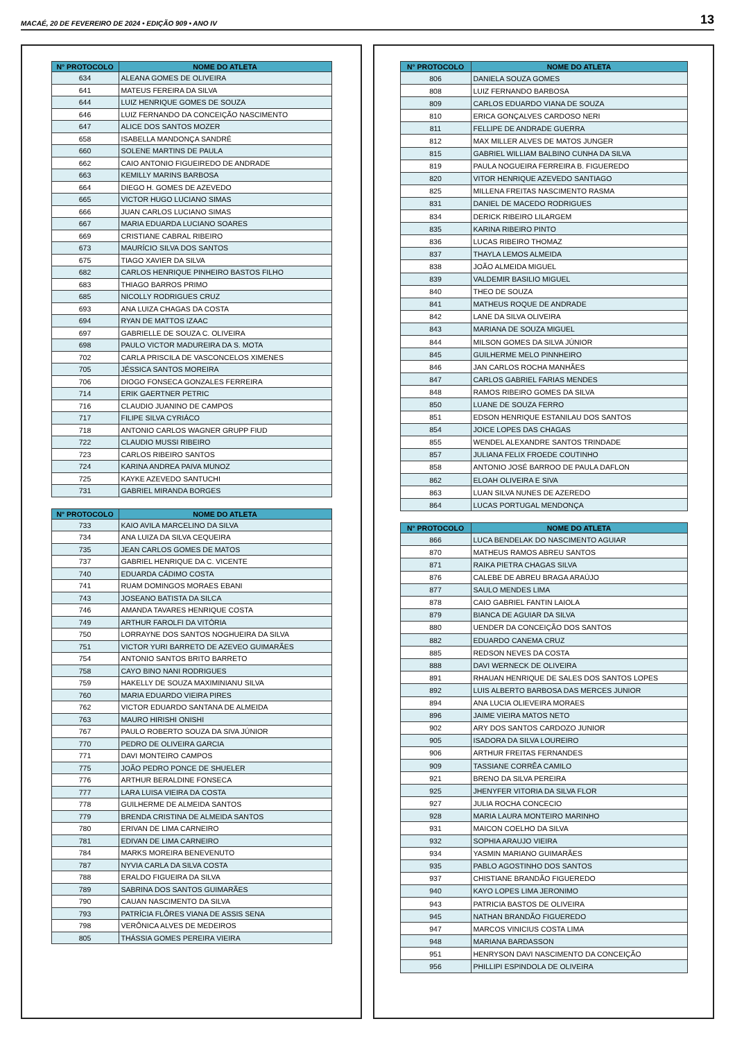MACAÉ, 20 DE FEVEREIRO DE 2024 • EDIÇÃO 909 • ANO IV 13
| N° PROTOCOLO | NOME DO ATLETA |
| --- | --- |
| 634 | ALEANA GOMES DE OLIVEIRA |
| 641 | MATEUS FEREIRA DA SILVA |
| 644 | LUIZ HENRIQUE GOMES DE SOUZA |
| 646 | LUIZ FERNANDO DA CONCEIÇÃO NASCIMENTO |
| 647 | ALICE DOS SANTOS MOZER |
| 658 | ISABELLA MANDONÇA SANDRÉ |
| 660 | SOLENE MARTINS DE PAULA |
| 662 | CAIO ANTONIO FIGUEIREDO DE ANDRADE |
| 663 | KEMILLY MARINS BARBOSA |
| 664 | DIEGO H. GOMES DE AZEVEDO |
| 665 | VICTOR HUGO LUCIANO SIMAS |
| 666 | JUAN CARLOS LUCIANO SIMAS |
| 667 | MARIA EDUARDA LUCIANO SOARES |
| 669 | CRISTIANE CABRAL RIBEIRO |
| 673 | MAURÍCIO SILVA DOS SANTOS |
| 675 | TIAGO XAVIER DA SILVA |
| 682 | CARLOS HENRIQUE PINHEIRO BASTOS FILHO |
| 683 | THIAGO BARROS PRIMO |
| 685 | NICOLLY RODRIGUES CRUZ |
| 693 | ANA LUIZA CHAGAS DA COSTA |
| 694 | RYAN DE MATTOS IZAAC |
| 697 | GABRIELLE DE SOUZA C. OLIVEIRA |
| 698 | PAULO VICTOR MADUREIRA DA S. MOTA |
| 702 | CARLA PRISCILA DE VASCONCELOS XIMENES |
| 705 | JÉSSICA SANTOS MOREIRA |
| 706 | DIOGO FONSECA GONZALES FERREIRA |
| 714 | ERIK GAERTNER PETRIC |
| 716 | CLAUDIO JUANINO DE CAMPOS |
| 717 | FILIPE SILVA CYRIÁCO |
| 718 | ANTONIO CARLOS WAGNER GRUPP FIUD |
| 722 | CLAUDIO MUSSI RIBEIRO |
| 723 | CARLOS RIBEIRO SANTOS |
| 724 | KARINA ANDREA PAIVA MUNOZ |
| 725 | KAYKE AZEVEDO SANTUCHI |
| 731 | GABRIEL MIRANDA BORGES |
| N° PROTOCOLO | NOME DO ATLETA |
| --- | --- |
| 733 | KAIO AVILA MARCELINO DA SILVA |
| 734 | ANA LUIZA DA SILVA CEQUEIRA |
| 735 | JEAN CARLOS GOMES DE MATOS |
| 737 | GABRIEL HENRIQUE DA C. VICENTE |
| 740 | EDUARDA CÁDIMO COSTA |
| 741 | RUAM DOMINGOS MORAES EBANI |
| 743 | JOSEANO BATISTA DA SILCA |
| 746 | AMANDA TAVARES HENRIQUE COSTA |
| 749 | ARTHUR FAROLFI DA VITÓRIA |
| 750 | LORRAYNE DOS SANTOS NOGHUEIRA DA SILVA |
| 751 | VICTOR YURI BARRETO DE AZEVEO GUIMARÃES |
| 754 | ANTONIO SANTOS BRITO BARRETO |
| 758 | CAYO BINO NANI RODRIGUES |
| 759 | HAKELLY DE SOUZA MAXIMINIANU SILVA |
| 760 | MARIA EDUARDO VIEIRA PIRES |
| 762 | VICTOR EDUARDO SANTANA DE ALMEIDA |
| 763 | MAURO HIRISHI ONISHI |
| 767 | PAULO ROBERTO SOUZA DA SIVA JÚNIOR |
| 770 | PEDRO DE OLIVEIRA GARCIA |
| 771 | DAVI MONTEIRO CAMPOS |
| 775 | JOÃO PEDRO PONCE DE SHUELER |
| 776 | ARTHUR BERALDINE FONSECA |
| 777 | LARA LUISA VIEIRA DA COSTA |
| 778 | GUILHERME DE ALMEIDA SANTOS |
| 779 | BRENDA CRISTINA DE ALMEIDA SANTOS |
| 780 | ERIVAN DE LIMA CARNEIRO |
| 781 | EDIVAN DE LIMA CARNEIRO |
| 784 | MARKS MOREIRA BENEVENUTO |
| 787 | NYVIA CARLA DA SILVA COSTA |
| 788 | ERALDO FIGUEIRA DA SILVA |
| 789 | SABRINA DOS SANTOS GUIMARÃES |
| 790 | CAUAN NASCIMENTO DA SILVA |
| 793 | PATRÍCIA FLÔRES VIANA DE ASSIS SENA |
| 798 | VERÔNICA ALVES DE MEDEIROS |
| 805 | THÁSSIA GOMES PEREIRA VIEIRA |
| N° PROTOCOLO | NOME DO ATLETA |
| --- | --- |
| 806 | DANIELA SOUZA GOMES |
| 808 | LUIZ FERNANDO BARBOSA |
| 809 | CARLOS EDUARDO VIANA DE SOUZA |
| 810 | ERICA GONÇALVES CARDOSO NERI |
| 811 | FELLIPE DE ANDRADE GUERRA |
| 812 | MAX MILLER ALVES DE MATOS JUNGER |
| 815 | GABRIEL WILLIAM BALBINO CUNHA DA SILVA |
| 819 | PAULA NOGUEIRA FERREIRA B. FIGUEREDO |
| 820 | VITOR HENRIQUE AZEVEDO SANTIAGO |
| 825 | MILLENA FREITAS NASCIMENTO RASMA |
| 831 | DANIEL DE MACEDO RODRIGUES |
| 834 | DERICK RIBEIRO LILARGEM |
| 835 | KARINA RIBEIRO PINTO |
| 836 | LUCAS RIBEIRO THOMAZ |
| 837 | THAYLA LEMOS ALMEIDA |
| 838 | JOÃO ALMEIDA MIGUEL |
| 839 | VALDEMIR BASILIO MIGUEL |
| 840 | THEO DE SOUZA |
| 841 | MATHEUS ROQUE DE ANDRADE |
| 842 | LANE DA SILVA OLIVEIRA |
| 843 | MARIANA DE SOUZA MIGUEL |
| 844 | MILSON GOMES DA SILVA JÚNIOR |
| 845 | GUILHERME MELO PINNHEIRO |
| 846 | JAN CARLOS ROCHA MANHÃES |
| 847 | CARLOS GABRIEL FARIAS MENDES |
| 848 | RAMOS RIBEIRO GOMES DA SILVA |
| 850 | LUANE DE SOUZA FERRO |
| 851 | EDSON HENRIQUE ESTANILAU DOS SANTOS |
| 854 | JOICE LOPES DAS CHAGAS |
| 855 | WENDEL ALEXANDRE SANTOS TRINDADE |
| 857 | JULIANA FELIX FROEDE COUTINHO |
| 858 | ANTONIO JOSÉ BARROO DE PAULA DAFLON |
| 862 | ELOAH OLIVEIRA E SIVA |
| 863 | LUAN SILVA NUNES DE AZEREDO |
| 864 | LUCAS PORTUGAL MENDONÇA |
| N° PROTOCOLO | NOME DO ATLETA |
| --- | --- |
| 866 | LUCA BENDELAK DO NASCIMENTO AGUIAR |
| 870 | MATHEUS RAMOS ABREU SANTOS |
| 871 | RAIKA PIETRA CHAGAS SILVA |
| 876 | CALEBE DE ABREU BRAGA ARAÚJO |
| 877 | SAULO MENDES LIMA |
| 878 | CAIO GABRIEL FANTIN LAIOLA |
| 879 | BIANCA DE AGUIAR DA SILVA |
| 880 | UENDER DA CONCEIÇÃO DOS SANTOS |
| 882 | EDUARDO CANEMA CRUZ |
| 885 | REDSON NEVES DA COSTA |
| 888 | DAVI WERNECK DE OLIVEIRA |
| 891 | RHAUAN HENRIQUE DE SALES DOS SANTOS LOPES |
| 892 | LUIS ALBERTO BARBOSA DAS MERCES JUNIOR |
| 894 | ANA LUCIA OLIEVEIRA MORAES |
| 896 | JAIME VIEIRA MATOS NETO |
| 902 | ARY DOS SANTOS CARDOZO JUNIOR |
| 905 | ISADORA DA SILVA LOUREIRO |
| 906 | ARTHUR FREITAS FERNANDES |
| 909 | TASSIANE CORRÊA CAMILO |
| 921 | BRENO DA SILVA PEREIRA |
| 925 | JHENYFER VITORIA DA SILVA FLOR |
| 927 | JULIA ROCHA CONCECIO |
| 928 | MARIA LAURA MONTEIRO MARINHO |
| 931 | MAICON COELHO DA SILVA |
| 932 | SOPHIA ARAUJO VIEIRA |
| 934 | YASMIN MARIANO GUIMARÃES |
| 935 | PABLO AGOSTINHO DOS SANTOS |
| 937 | CHISTIANE BRANDÃO FIGUEREDO |
| 940 | KAYO LOPES LIMA JERONIMO |
| 943 | PATRICIA BASTOS DE OLIVEIRA |
| 945 | NATHAN BRANDÃO FIGUEREDO |
| 947 | MARCOS VINICIUS COSTA LIMA |
| 948 | MARIANA BARDASSON |
| 951 | HENRYSON DAVI NASCIMENTO DA CONCEIÇÃO |
| 956 | PHILLIPI ESPINDOLA DE OLIVEIRA |